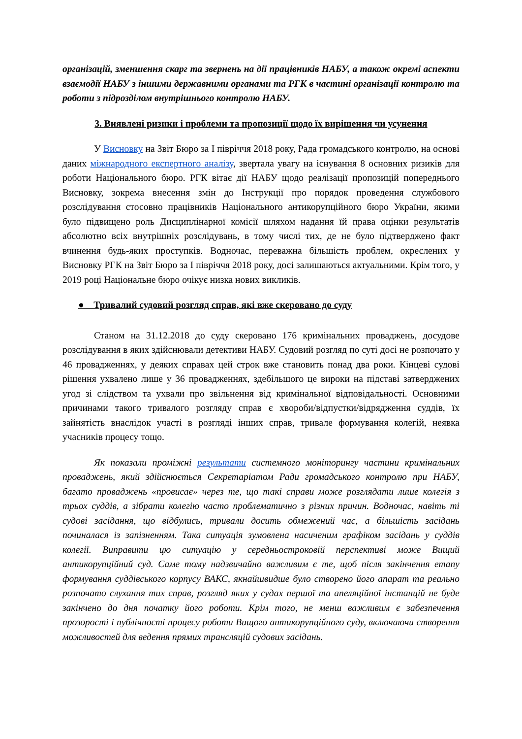організацій, зменшення скарг та звернень на дії працівників НАБУ, а також окремі аспекти взаємодії НАБУ з іншими державними органами та РГК в частині організації контролю та роботи з підрозділом внутрішнього контролю НАБУ.
3. Виявлені ризики і проблеми та пропозиції щодо їх вирішення чи усунення
У Висновку на Звіт Бюро за І півріччя 2018 року, Рада громадського контролю, на основі даних міжнародного експертного аналізу, звертала увагу на існування 8 основних ризиків для роботи Національного бюро. РГК вітає дії НАБУ щодо реалізації пропозицій попереднього Висновку, зокрема внесення змін до Інструкції про порядок проведення службового розслідування стосовно працівників Національного антикорупційного бюро України, якими було підвищено роль Дисциплінарної комісії шляхом надання їй права оцінки результатів абсолютно всіх внутрішніх розслідувань, в тому числі тих, де не було підтверджено факт вчинення будь-яких проступків. Водночас, переважна більшість проблем, окреслених у Висновку РГК на Звіт Бюро за І півріччя 2018 року, досі залишаються актуальними. Крім того, у 2019 році Національне бюро очікує низка нових викликів.
● Тривалий судовий розгляд справ, які вже скеровано до суду
Станом на 31.12.2018 до суду скеровано 176 кримінальних проваджень, досудове розслідування в яких здійснювали детективи НАБУ. Судовий розгляд по суті досі не розпочато у 46 провадженнях, у деяких справах цей строк вже становить понад два роки. Кінцеві судові рішення ухвалено лише у 36 провадженнях, здебільшого це вироки на підставі затверджених угод зі слідством та ухвали про звільнення від кримінальної відповідальності. Основними причинами такого тривалого розгляду справ є хвороби/відпустки/відрядження суддів, їх зайнятість внаслідок участі в розгляді інших справ, тривале формування колегій, неявка учасників процесу тощо.
Як показали проміжні результати системного моніторингу частини кримінальних проваджень, який здійснюється Секретаріатом Ради громадського контролю при НАБУ, багато проваджень «провисає» через те, що такі справи може розглядати лише колегія з трьох суддів, а зібрати колегію часто проблематично з різних причин. Водночас, навіть ті судові засідання, що відбулись, тривали досить обмежений час, а більшість засідань починалася із запізненням. Така ситуація зумовлена насиченим графіком засідань у суддів колегії. Виправити цю ситуацію у середньостроковій перспективі може Вищий антикорупційний суд. Саме тому надзвичайно важливим є те, щоб після закінчення етапу формування суддівського корпусу ВАКС, якнайшвидше було створено його апарат та реально розпочато слухання тих справ, розгляд яких у судах першої та апеляційної інстанцій не буде закінчено до дня початку його роботи. Крім того, не менш важливим є забезпечення прозорості і публічності процесу роботи Вищого антикорупційного суду, включаючи створення можливостей для ведення прямих трансляцій судових засідань.